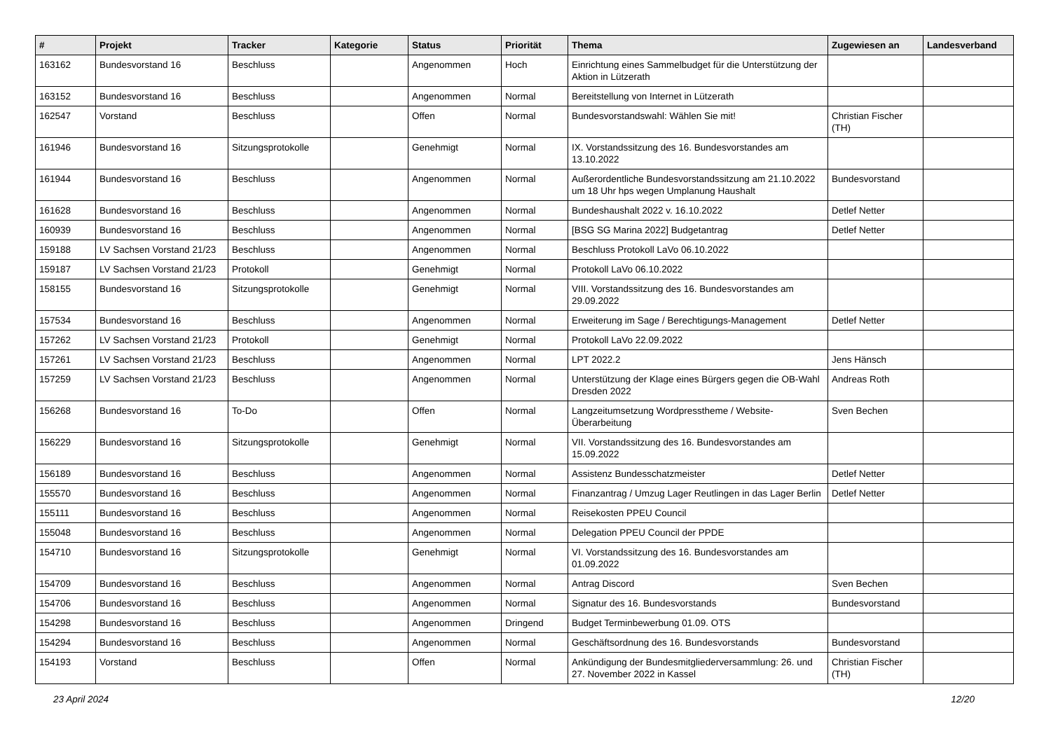| # | Projekt | Tracker | Kategorie | Status | Priorität | Thema | Zugewiesen an | Landesverband |
| --- | --- | --- | --- | --- | --- | --- | --- | --- |
| 163162 | Bundesvorstand 16 | Beschluss | | Angenommen | Hoch | Einrichtung eines Sammelbudget für die Unterstützung der Aktion in Lützerath | | |
| 163152 | Bundesvorstand 16 | Beschluss | | Angenommen | Normal | Bereitstellung von Internet in Lützerath | | |
| 162547 | Vorstand | Beschluss | | Offen | Normal | Bundesvorstandswahl: Wählen Sie mit! | Christian Fischer (TH) | |
| 161946 | Bundesvorstand 16 | Sitzungsprotokolle | | Genehmigt | Normal | IX. Vorstandssitzung des 16. Bundesvorstandes am 13.10.2022 | | |
| 161944 | Bundesvorstand 16 | Beschluss | | Angenommen | Normal | Außerordentliche Bundesvorstandssitzung am 21.10.2022 um 18 Uhr hps wegen Umplanung Haushalt | Bundesvorstand | |
| 161628 | Bundesvorstand 16 | Beschluss | | Angenommen | Normal | Bundeshaushalt 2022 v. 16.10.2022 | Detlef Netter | |
| 160939 | Bundesvorstand 16 | Beschluss | | Angenommen | Normal | [BSG SG Marina 2022] Budgetantrag | Detlef Netter | |
| 159188 | LV Sachsen Vorstand 21/23 | Beschluss | | Angenommen | Normal | Beschluss Protokoll LaVo 06.10.2022 | | |
| 159187 | LV Sachsen Vorstand 21/23 | Protokoll | | Genehmigt | Normal | Protokoll LaVo 06.10.2022 | | |
| 158155 | Bundesvorstand 16 | Sitzungsprotokolle | | Genehmigt | Normal | VIII. Vorstandssitzung des 16. Bundesvorstandes am 29.09.2022 | | |
| 157534 | Bundesvorstand 16 | Beschluss | | Angenommen | Normal | Erweiterung im Sage / Berechtigungs-Management | Detlef Netter | |
| 157262 | LV Sachsen Vorstand 21/23 | Protokoll | | Genehmigt | Normal | Protokoll LaVo 22.09.2022 | | |
| 157261 | LV Sachsen Vorstand 21/23 | Beschluss | | Angenommen | Normal | LPT 2022.2 | Jens Hänsch | |
| 157259 | LV Sachsen Vorstand 21/23 | Beschluss | | Angenommen | Normal | Unterstützung der Klage eines Bürgers gegen die OB-Wahl Dresden 2022 | Andreas Roth | |
| 156268 | Bundesvorstand 16 | To-Do | | Offen | Normal | Langzeitumsetzung Wordpresstheme / Website-Überarbeitung | Sven Bechen | |
| 156229 | Bundesvorstand 16 | Sitzungsprotokolle | | Genehmigt | Normal | VII. Vorstandssitzung des 16. Bundesvorstandes am 15.09.2022 | | |
| 156189 | Bundesvorstand 16 | Beschluss | | Angenommen | Normal | Assistenz Bundesschatzmeister | Detlef Netter | |
| 155570 | Bundesvorstand 16 | Beschluss | | Angenommen | Normal | Finanzantrag / Umzug Lager Reutlingen in das Lager Berlin | Detlef Netter | |
| 155111 | Bundesvorstand 16 | Beschluss | | Angenommen | Normal | Reisekosten PPEU Council | | |
| 155048 | Bundesvorstand 16 | Beschluss | | Angenommen | Normal | Delegation PPEU Council der PPDE | | |
| 154710 | Bundesvorstand 16 | Sitzungsprotokolle | | Genehmigt | Normal | VI. Vorstandssitzung des 16. Bundesvorstandes am 01.09.2022 | | |
| 154709 | Bundesvorstand 16 | Beschluss | | Angenommen | Normal | Antrag Discord | Sven Bechen | |
| 154706 | Bundesvorstand 16 | Beschluss | | Angenommen | Normal | Signatur des 16. Bundesvorstands | Bundesvorstand | |
| 154298 | Bundesvorstand 16 | Beschluss | | Angenommen | Dringend | Budget Terminbewerbung 01.09. OTS | | |
| 154294 | Bundesvorstand 16 | Beschluss | | Angenommen | Normal | Geschäftsordnung des 16. Bundesvorstands | Bundesvorstand | |
| 154193 | Vorstand | Beschluss | | Offen | Normal | Ankündigung der Bundesmitgliederversammlung: 26. und 27. November 2022 in Kassel | Christian Fischer (TH) | |
23 April 2024 12/20